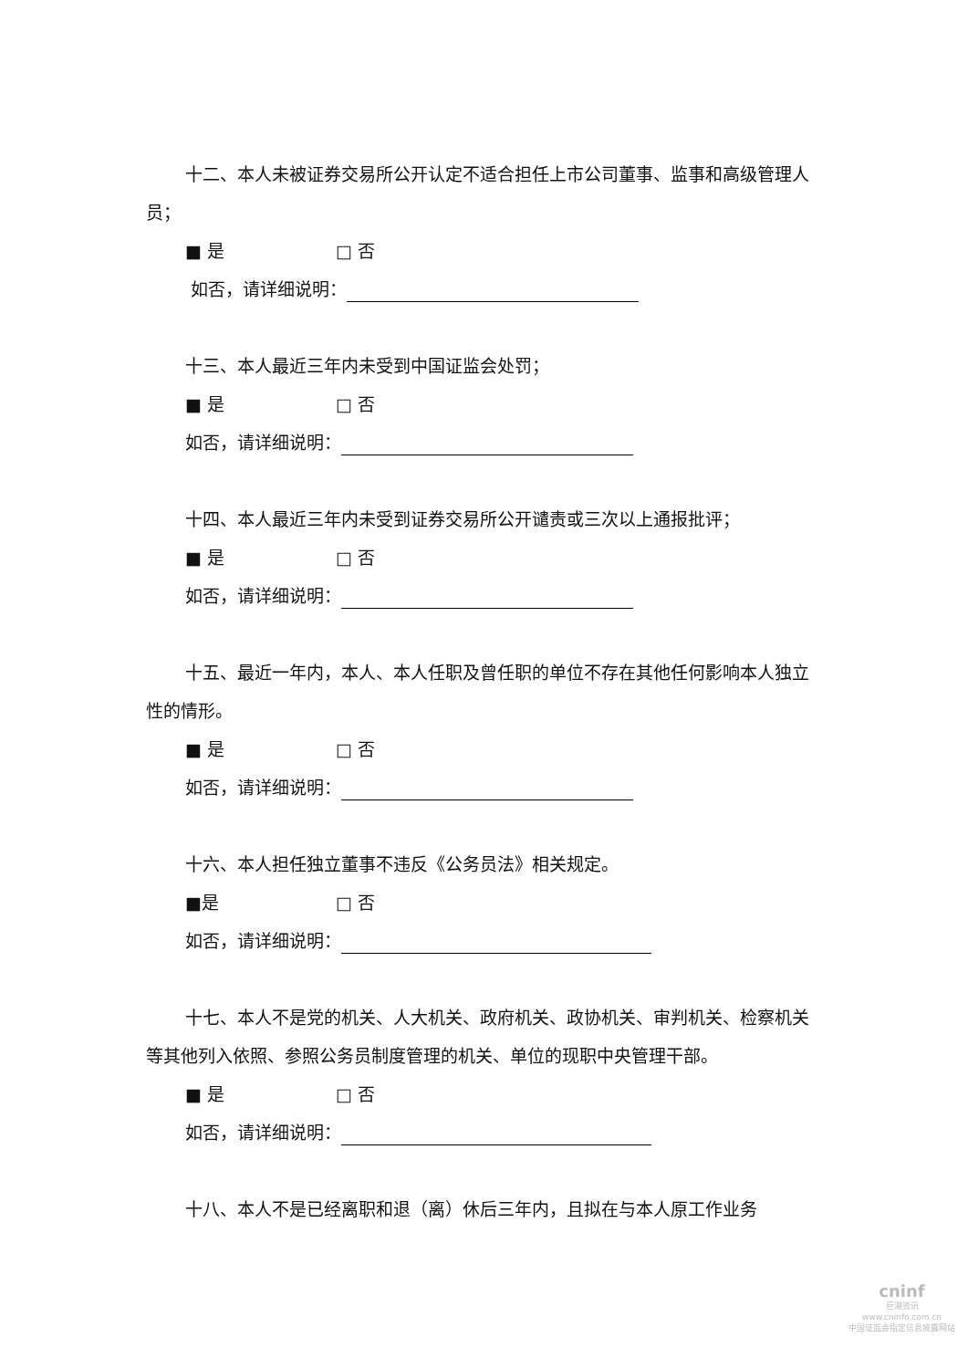十二、本人未被证券交易所公开认定不适合担任上市公司董事、监事和高级管理人员；
■ 是 □ 否
如否，请详细说明：
十三、本人最近三年内未受到中国证监会处罚；
■ 是 □ 否
如否，请详细说明：
十四、本人最近三年内未受到证券交易所公开谴责或三次以上通报批评；
■ 是 □ 否
如否，请详细说明：
十五、最近一年内，本人、本人任职及曾任职的单位不存在其他任何影响本人独立性的情形。
■ 是 □ 否
如否，请详细说明：
十六、本人担任独立董事不违反《公务员法》相关规定。
■是 □ 否
如否，请详细说明：
十七、本人不是党的机关、人大机关、政府机关、政协机关、审判机关、检察机关等其他列入依照、参照公务员制度管理的机关、单位的现职中央管理干部。
■ 是 □ 否
如否，请详细说明：
十八、本人不是已经离职和退（离）休后三年内，且拟在与本人原工作业务
cninf
巨潮资讯
www.cninfo.com.cn
中国证监会指定信息披露网站